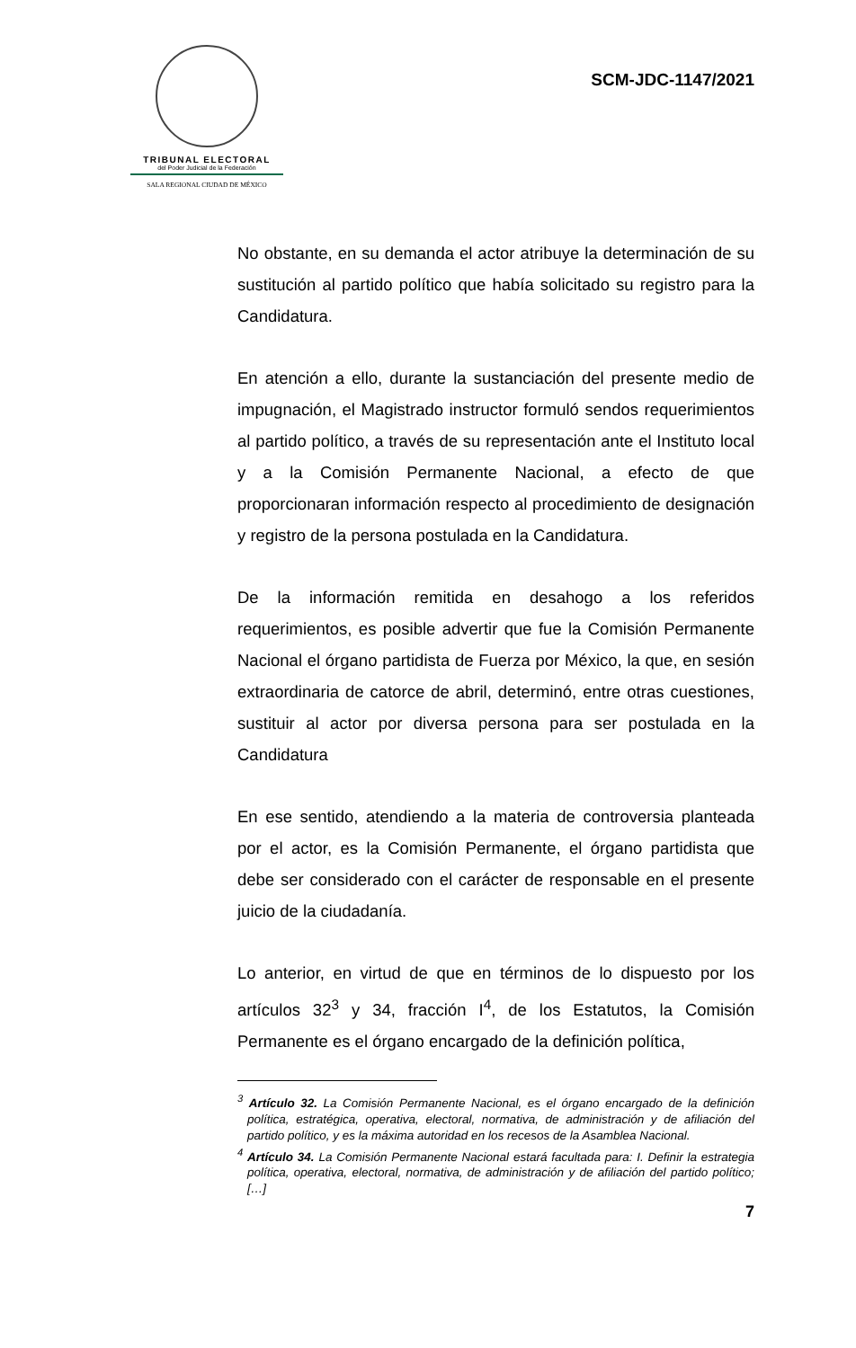TRIBUNAL ELECTORAL
del Poder Judicial de la Federación
SALA REGIONAL CIUDAD DE MÉXICO
SCM-JDC-1147/2021
No obstante, en su demanda el actor atribuye la determinación de su sustitución al partido político que había solicitado su registro para la Candidatura.
En atención a ello, durante la sustanciación del presente medio de impugnación, el Magistrado instructor formuló sendos requerimientos al partido político, a través de su representación ante el Instituto local y a la Comisión Permanente Nacional, a efecto de que proporcionaran información respecto al procedimiento de designación y registro de la persona postulada en la Candidatura.
De la información remitida en desahogo a los referidos requerimientos, es posible advertir que fue la Comisión Permanente Nacional el órgano partidista de Fuerza por México, la que, en sesión extraordinaria de catorce de abril, determinó, entre otras cuestiones, sustituir al actor por diversa persona para ser postulada en la Candidatura
En ese sentido, atendiendo a la materia de controversia planteada por el actor, es la Comisión Permanente, el órgano partidista que debe ser considerado con el carácter de responsable en el presente juicio de la ciudadanía.
Lo anterior, en virtud de que en términos de lo dispuesto por los artículos 32<sup>3</sup> y 34, fracción I<sup>4</sup>, de los Estatutos, la Comisión Permanente es el órgano encargado de la definición política,
<sup>3</sup> Artículo 32. La Comisión Permanente Nacional, es el órgano encargado de la definición política, estratégica, operativa, electoral, normativa, de administración y de afiliación del partido político, y es la máxima autoridad en los recesos de la Asamblea Nacional.
<sup>4</sup> Artículo 34. La Comisión Permanente Nacional estará facultada para: I. Definir la estrategia política, operativa, electoral, normativa, de administración y de afiliación del partido político;[…]
7